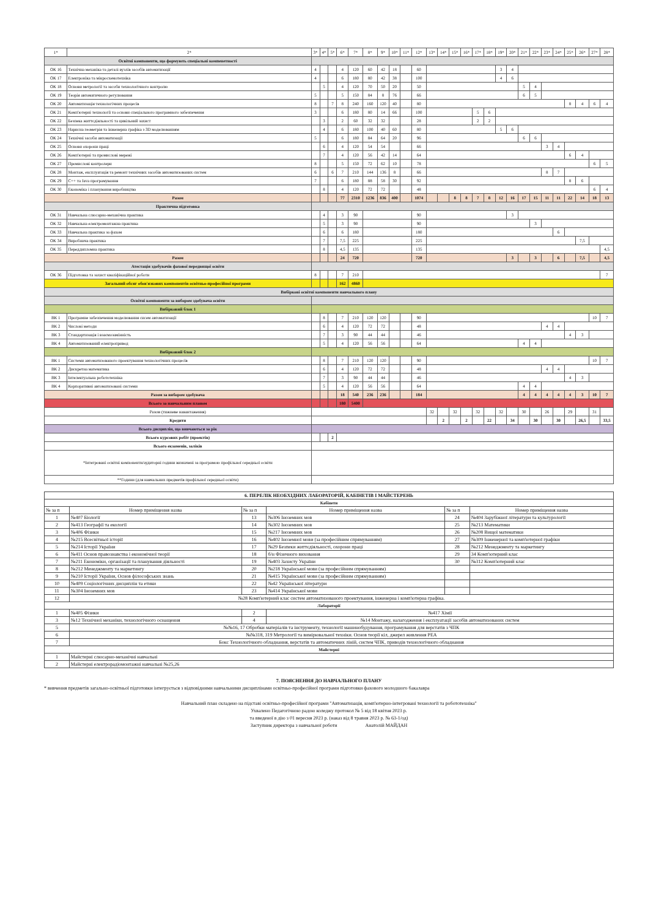| 1* | 2* | 3* | 4* | 5* | 6* | 7* | 8* | 9* | 10* | 11* | 12* | 13* | 14* | 15* | 16* | 17* | 18* | 19* | 20* | 21* | 22* | 23* | 24* | 25* | 26* | 27* | 28* |
| --- | --- | --- | --- | --- | --- | --- | --- | --- | --- | --- | --- | --- | --- | --- | --- | --- | --- | --- | --- | --- | --- | --- | --- | --- | --- | --- | --- |
| Освітні компоненти, що формують спеціальні компенетності | | | | | | | | | | | | | | | | | | | | | | | | | | | |
| ОК 16 | Технічна механіка та деталі вузлів засобів автоматизації | 4 | | | 4 | 120 | 60 | 42 | 18 | | 60 | | | | | | | 3 | 4 | | | | | | | | |
| ОК 17 | Електроніка та мікросхемотехніка | 4 | | | 6 | 180 | 80 | 42 | 38 | | 100 | | | | | | | 4 | 6 | | | | | | | | |
| ОК 18 | Основи метрології та засоби технологічного контролю | | 5 | | 4 | 120 | 70 | 50 | 20 | | 50 | | | | | | | | | 5 | 4 | | | | | | |
| ОК 19 | Теорія автоматичного регулювання | 5 | | | 5 | 150 | 84 | 8 | 76 | | 66 | | | | | | | | | 6 | 5 | | | | | | |
| ОК 20 | Автоматизація технологічних процесів | 8 | | 7 | 8 | 240 | 160 | 120 | 40 | | 80 | | | | | | | | | | | | | 8 | 4 | 6 | 4 |
| ОК 21 | Комп'ютерні технології та основи спеціального програмного забезпечення | 3 | | | 6 | 180 | 80 | 14 | 66 | | 100 | | | | | 5 | 6 | | | | | | | | | | |
| ОК 22 | Безпека життєдіяльності та цивільний захист | | 3 | | 2 | 60 | 32 | 32 | | | 28 | | | | | 2 | 2 | | | | | | | | | | |
| ОК 23 | Нарисна геометрія та інженерна графіка з 3D моделюванням | | 4 | | 6 | 180 | 100 | 40 | 60 | | 80 | | | | | | | 5 | 6 | | | | | | | | |
| ОК 24 | Технічні засоби автоматизації | 5 | | | 6 | 180 | 84 | 64 | 20 | | 96 | | | | | | | | | 6 | 6 | | | | | | |
| ОК 25 | Основи охорони праці | | 6 | | 4 | 120 | 54 | 54 | | | 66 | | | | | | | | | | | 3 | 4 | | | | |
| ОК 26 | Комп'ютерні та промислові мережі | | 7 | | 4 | 120 | 56 | 42 | 14 | | 64 | | | | | | | | | | | | | 6 | 4 | | |
| ОК 27 | Промислові контролери | 8 | | | 5 | 150 | 72 | 62 | 10 | | 78 | | | | | | | | | | | | | | | 6 | 5 |
| ОК 28 | Монтаж, експлуатація та ремонт технічних засобів автоматизованих систем | 6 | | 6 | 7 | 210 | 144 | 136 | 8 | | 66 | | | | | | | | | | | 8 | 7 | | | | |
| ОК 29 | С++ та Java програмування | 7 | | | 6 | 180 | 88 | 58 | 30 | | 92 | | | | | | | | | | | | | 8 | 6 | | |
| ОК 30 | Економіка і планування виробництва | | 8 | | 4 | 120 | 72 | 72 | | | 48 | | | | | | | | | | | | | | | 6 | 4 |
| Разом | | | | | 77 | 2310 | 1236 | 836 | 400 | | 1074 | | | 8 | 8 | 7 | 8 | 12 | 16 | 17 | 15 | 11 | 11 | 22 | 14 | 18 | 13 |
| Практична підготовка | | | | | | | | | | | | | | | | | | | | | | | | | | | |
| ОК 31 | Навчальна слюсарно-механічна практика | | 4 | | 3 | 90 | | | | | 90 | | | | | | | | 3 | | | | | | | | |
| ОК 32 | Навчальна електромонтажна практика | | 5 | | 3 | 90 | | | | | 90 | | | | | | | | | | 3 | | | | | | |
| ОК 33 | Навчальна практика за фахом | | 6 | | 6 | 180 | | | | | 180 | | | | | | | | | | | | 6 | | | | |
| ОК 34 | Виробнича практика | | 7 | | 7,5 | 225 | | | | | 225 | | | | | | | | | | | | | | 7,5 | | |
| ОК 35 | Переддипломна практика | | 8 | | 4,5 | 135 | | | | | 135 | | | | | | | | | | | | | | | | 4,5 |
| Разом | | | | | 24 | 720 | | | | | 720 | | | | | | | | 3 | | 3 | | 6 | | 7,5 | | 4,5 |
| Атестація здобувачів фахової передвищої освіти | | | | | | | | | | | | | | | | | | | | | | | | | | | |
| ОК 36 | Підготовка та захист кваліфікаційної роботи | 8 | | | 7 | 210 | | | | | | | | | | | | | | | | | | | | | 7 |
| Загальний обсяг обов'язкових компонентів освітньо-професійної програми | | | | | 162 | 4860 | | | | | | | | | | | | | | | | | | | | | |
| Вибіркові освітні компоненти навчального плану | | | | | | | | | | | | | | | | | | | | | | | | | | | |
| Освітні компоненти за вибором здобувача освіти | | | | | | | | | | | | | | | | | | | | | | | | | | | |
| Вибірковий блок 1 | | | | | | | | | | | | | | | | | | | | | | | | | | | |
| ВК 1 | Програмне забезпечення моделювання сисем автоматизації | | 8 | | 7 | 210 | 120 | 120 | | | 90 | | | | | | | | | | | | | | | 10 | 7 |
| ВК 2 | Числові методи | | 6 | | 4 | 120 | 72 | 72 | | | 48 | | | | | | | | | | | 4 | 4 | | | | |
| ВК 3 | Стандартизація і взаємозамінність | | 7 | | 3 | 90 | 44 | 44 | | | 46 | | | | | | | | | | | | | 4 | 3 | | |
| ВК 4 | Автоматизований електропривод | | 5 | | 4 | 120 | 56 | 56 | | | 64 | | | | | | | | | 4 | 4 | | | | | | |
| Вибірковий блок 2 | | | | | | | | | | | | | | | | | | | | | | | | | | | |
| ВК 1 | Системи автоматизованого проектування технологічних процесів | | 8 | | 7 | 210 | 120 | 120 | | | 90 | | | | | | | | | | | | | | | 10 | 7 |
| ВК 2 | Дискретна математика | | 6 | | 4 | 120 | 72 | 72 | | | 48 | | | | | | | | | | | 4 | 4 | | | | |
| ВК 3 | Інтелектуальна робототехніка | | 7 | | 3 | 90 | 44 | 44 | | | 46 | | | | | | | | | | | | | 4 | 3 | | |
| ВК 4 | Корпоративні автоматизовані системи | | 5 | | 4 | 120 | 56 | 56 | | | 64 | | | | | | | | | 4 | 4 | | | | | | |
| Разом за вибором здобувача | | | | | 18 | 540 | 236 | 236 | | | 184 | | | | | | | | | 4 | 4 | 4 | 4 | 4 | 3 | 10 | 7 |
| Всього за навчальним планом | | | | | 180 | 5400 | | | | | | | | | | | | | | | | | | | | | |
| Разом (тижневе навантаження) | | | | | | | | | | | | 32 | | 32 | | 32 | | 32 | | 30 | | 26 | | 29 | | 31 | |
| Кредити | | | | | | | | | | | | | 2 | | 2 | | 22 | | 34 | | 30 | | 30 | | 26,5 | | 33,5 |
| Всього дисциплін, що вивчаються за рік | | | | | | | | | | | | | | | | | | | | | | | | | | | |
| Всього курсових робіт (проектів) | | | | 2 | | | | | | | | | | | | | | | | | | | | | | | |
| Всього екзаменів, заліків | | | | | | | | | | | | | | | | | | | | | | | | | | | |
| *Інтегровані освітні компоненти/аудиторні години визначені за програмою профільної середньої освіти | | | | | | | | | | | | | | | | | | | | | | | | | | | |
| **Години (для навчальних предметів профільної середньої освіти) | | | | | | | | | | | | | | | | | | | | | | | | | | | |
| 6. ПЕРЕЛІК НЕОБХІДНИХ ЛАБОРАТОРІЙ, КАБІНЕТІВ І МАЙСТЕРЕНЬ | | | | | |
| Кабінети | | | | | |
| № за п | Номер приміщення назва | № за п | Номер приміщення назва | № за п | Номер приміщення назва |
| 1 | №407 Біології | 13 | №306 Іноземних мов | 24 | №404 Зарубіжної літератури та культурології |
| 2 | №413 Географії та екології | 14 | №302 Іноземних мов | 25 | №213 Математики |
| 3 | №406 Фізики | 15 | №217 Іноземних мов | 26 | №208 Вищої математики |
| 4 | №215 Всесвітньої історії | 16 | №402 Іноземної мови (за професійним спрямуванням) | 27 | №309 Інженерної та комп'ютерної графіки |
| 5 | №214 Історії України | 17 | №29 Безпеки життєдіяльності, охорони праці | 28 | №212 Менеджменту та маркетингу |
| 6 | №411 Основ правознавства і економічної теорії | 18 | б/н Фізичного виховання | 29 | 34 Комп'ютерний клас |
| 7 | №211 Економіки, організації та планування діяльності | 19 | №403 Захисту України | 30 | №312 Комп'ютерний клас |
| 8 | №212 Менеджменту та маркетингу | 20 | №218 Української мови (за професійним спрямуванням) | | |
| 9 | №210 Історії України, Основ філософських знань | 21 | №415 Української мови (за професійним спрямуванням) | | |
| 10 | №409 Соціологічних дисциплін та етики | 22 | №42 Української літератури | | |
| 11 | №304 Іноземних мов | 23 | №414 Української мови | | |
| 12 | №28 Комп'ютерний клас систем автоматизованого проектування, інженерна і комп'ютерна графіка. | | | | |
| Лабораторії | | | | | |
| 1 | №405 Фізики | 2 | №417 Хімії | | |
| 3 | №12 Технічної механіки, технологічного оснащення | 4 | №14 Монтажу, налагодження і експлуатації засобів автоматизованих систем | | |
| 5 | №№16, 17 Обробки матеріалів та інструменту, технології машинобудування, програмування для верстатів з ЧПК | | | | |
| 6 | №№318, 319 Метрології та вимірювальної техніки. Основ теорії кіл, джерел живлення РЕА | | | | |
| 7 | Бокс Технологічного обладнання, верстатів та автоматичних ліній, систем ЧПК, приводів технологічного обладнання | | | | |
| Майстерні | | | | | |
| 1 | Майстерні слюсарно-механічні навчальні | | | | |
| 2 | Майстерні електрорадіомонтажні навчальні №25,26 | | | | |
7. ПОЯСНЕННЯ ДО НАВЧАЛЬНОГО ПЛАНУ
* вивчення предметів загально-освітньої підготовки інтегрується з відповідними навчальними дисциплінами освітньо-професійної програми підготовки фахового молодшого бакалавра
Навчальний план складено на підставі освітньо-професійної програми "Автоматизація, комп'ютерно-інтегровані технології та робототехніка"
Ухвалено Педагогічною радою коледжу протокол № 5 від 18 квітня 2023 р.
та введеної в дію з 01 вересня 2023 р. (наказ від 8 травня 2023 р. № 63-1/од)
Заступник директора з навчальної роботи Анатолій МАЙДАН